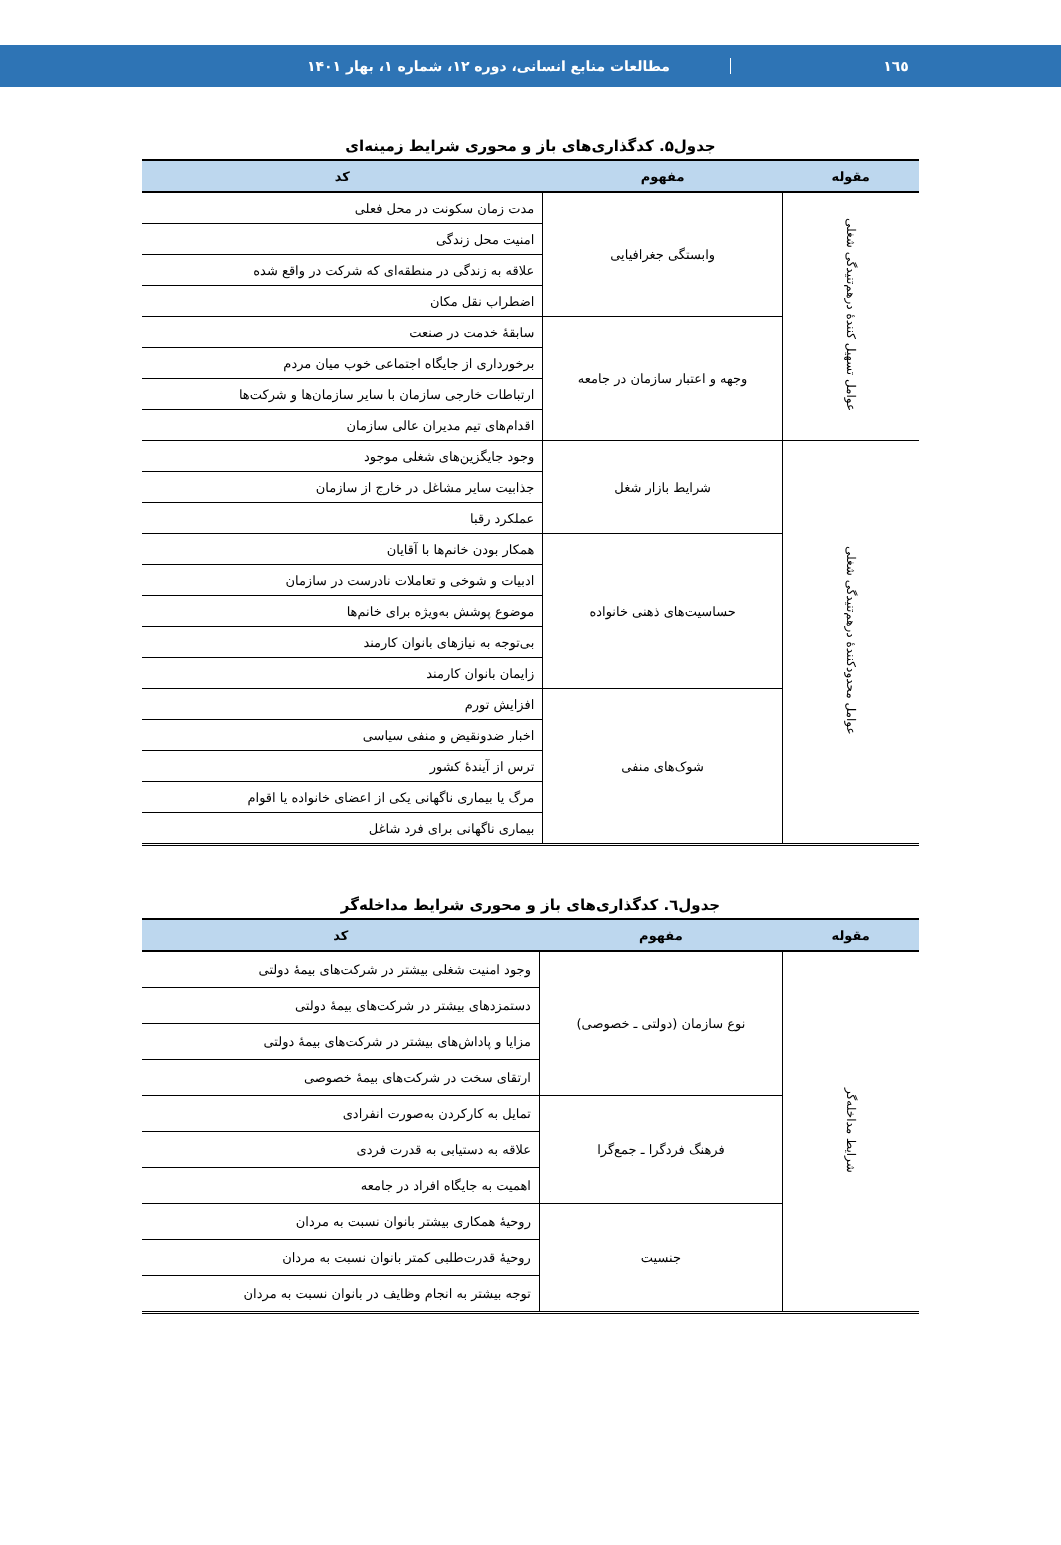١٦٥
مطالعات منابع انسانی، دوره ۱۲، شماره ۱، بهار ۱۴۰۱
جدول۵. کدگذاری‌های باز و محوری شرایط زمینه‌ای
| مقوله | مفهوم | کد |
| --- | --- | --- |
| عوامل تسهیل کنندهٔ درهم‌تنیدگی شغلی | وابستگی جغرافیایی | مدت زمان سکونت در محل فعلی |
| | | امنیت محل زندگی |
| | | علاقه به زندگی در منطقه‌ای که شرکت در واقع شده |
| | | اضطراب نقل مکان |
| | وجهه و اعتبار سازمان در جامعه | سابقهٔ خدمت در صنعت |
| | | برخورداری از جایگاه اجتماعی خوب میان مردم |
| | | ارتباطات خارجی سازمان با سایر سازمان‌ها و شرکت‌ها |
| | | اقدام‌های تیم مدیران عالی سازمان |
| عوامل محدودکنندهٔ درهم‌تنیدگی شغلی | شرایط بازار شغل | وجود جایگزین‌های شغلی موجود |
| | | جذابیت سایر مشاغل در خارج از سازمان |
| | | عملکرد رقبا |
| | حساسیت‌های ذهنی خانواده | همکار بودن خانم‌ها با آقایان |
| | | ادبیات و شوخی و تعاملات نادرست در سازمان |
| | | موضوع پوشش به‌ویژه برای خانم‌ها |
| | | بی‌توجه به نیازهای بانوان کارمند |
| | | زایمان بانوان کارمند |
| | شوک‌های منفی | افزایش تورم |
| | | اخبار ضدونقیض و منفی سیاسی |
| | | ترس از آیندهٔ کشور |
| | | مرگ یا بیماری ناگهانی یکی از اعضای خانواده یا اقوام |
| | | بیماری ناگهانی برای فرد شاغل |
جدول٦. کدگذاری‌های باز و محوری شرایط مداخله‌گر
| مقوله | مفهوم | کد |
| --- | --- | --- |
| شرایط مداخله‌گر | نوع سازمان (دولتی ـ خصوصی) | وجود امنیت شغلی بیشتر در شرکت‌های بیمهٔ دولتی |
| | | دستمزدهای بیشتر در شرکت‌های بیمهٔ دولتی |
| | | مزایا و پاداش‌های بیشتر در شرکت‌های بیمهٔ دولتی |
| | | ارتقای سخت در شرکت‌های بیمهٔ خصوصی |
| | فرهنگ فردگرا ـ جمع‌گرا | تمایل به کارکردن به‌صورت انفرادی |
| | | علاقه به دستیابی به قدرت فردی |
| | | اهمیت به جایگاه افراد در جامعه |
| | جنسیت | روحیهٔ همکاری بیشتر بانوان نسبت به مردان |
| | | روحیهٔ قدرت‌طلبی کمتر بانوان نسبت به مردان |
| | | توجه بیشتر به انجام وظایف در بانوان نسبت به مردان |